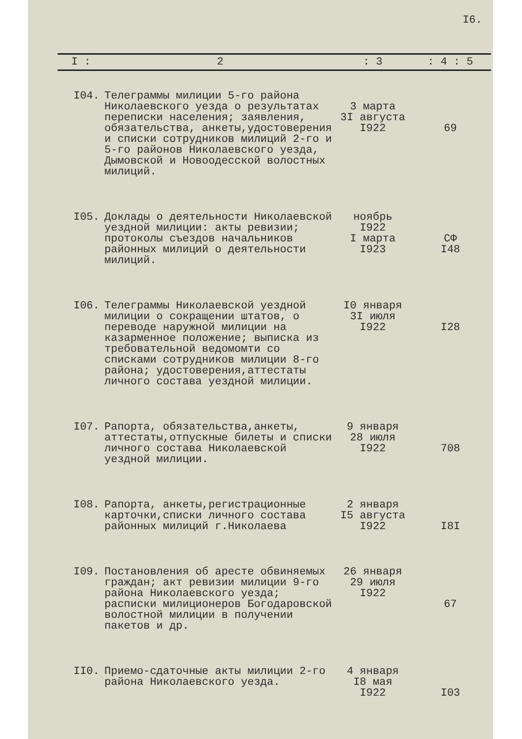I6.
| I : | 2 | : 3 | : 4 : 5 |
| --- | --- | --- | --- |
| I04. | Телеграммы милиции 5-го района Николаевского уезда о результатах переписки населения; заявления, обязательства, анкеты,удостоверения и списки сотрудников милиций 2-го и 5-го районов Николаевского уезда, Дымовской и Новоодесской волостных милиций. | 3 марта 3I августа I922 | 69 |
| I05. | Доклады о деятельности Николаевской уездной милиции: акты ревизии; протоколы съездов начальников районных милиций о деятельности милиций. | ноябрь I922 I марта I923 | СФ I48 |
| I06. | Телеграммы Николаевской уездной милиции о сокращении штатов, о переводе наружной милиции на казарменное положение; выписка из требовательной ведомомти со списками сотрудников милиции 8-го района; удостоверения,аттестаты личного состава уездной милиции. | I0 января 3I июля I922 | I28 |
| I07. | Рапорта, обязательства,анкеты, аттестаты,отпускные билеты и списки личного состава Николаевской уездной милиции. | 9 января 28 июля I922 | 708 |
| I08. | Рапорта, анкеты,регистрационные карточки,списки личного состава районных милиций г.Николаева | 2 января I5 августа I922 | I8I |
| I09. | Постановления об аресте обвиняемых граждан; акт ревизии милиции 9-го района Николаевского уезда; расписки милиционеров Богодаровской волостной милиции в получении пакетов и др. | 26 января 29 июля I922 | 67 |
| II0. | Приемо-сдаточные акты милиции 2-го района Николаевского уезда. | 4 января I8 мая I922 | I03 |